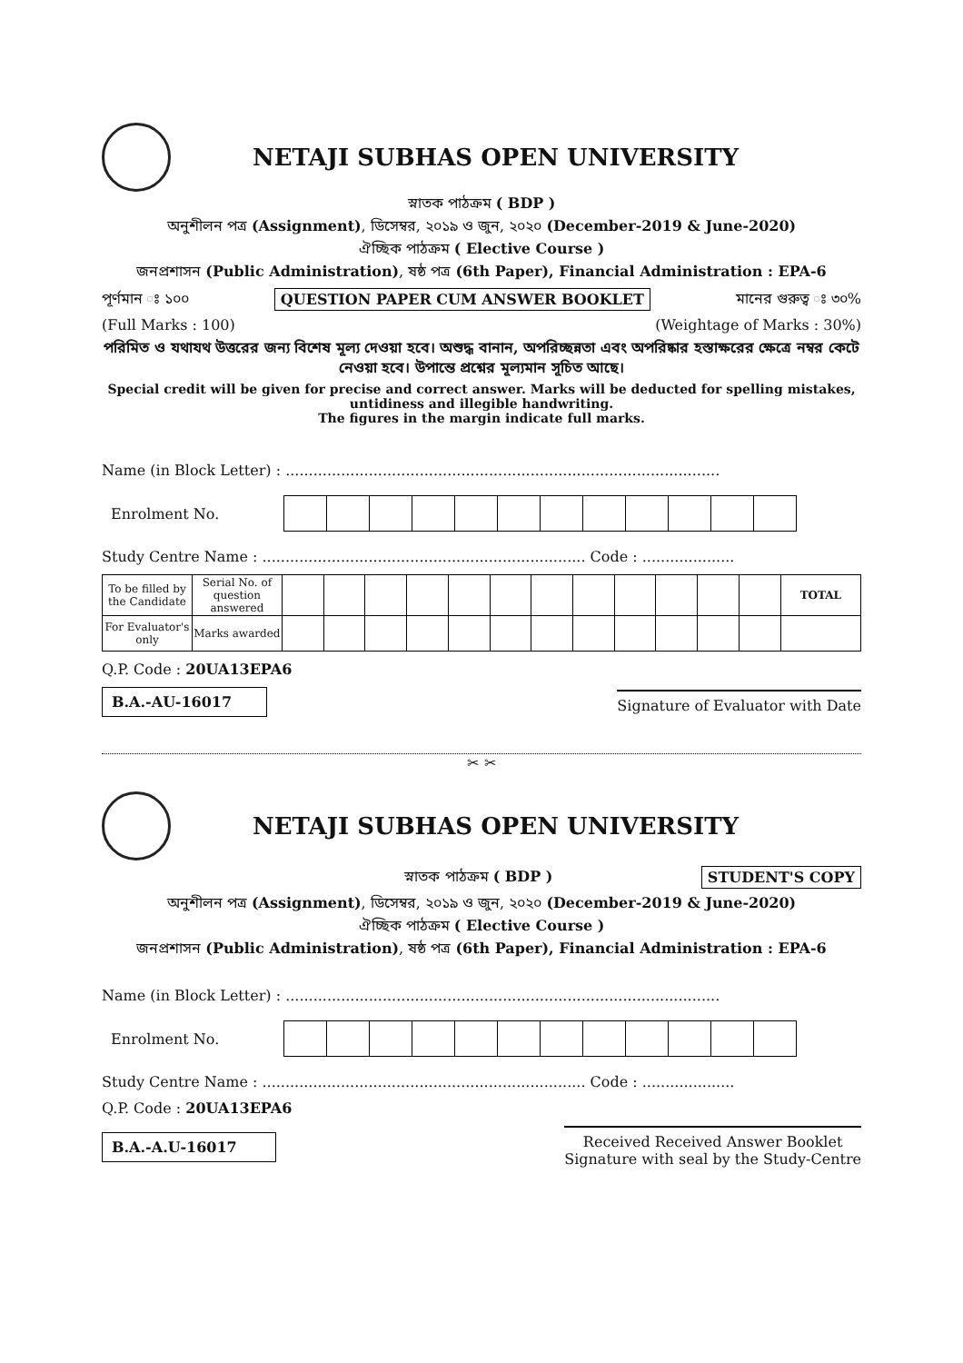NETAJI SUBHAS OPEN UNIVERSITY
স্নাতক পাঠক্রম ( BDP )
অনুশীলন পত্র (Assignment), ডিসেম্বর, ২০১৯ ও জুন, ২০২০ (December-2019 & June-2020)
ঐচ্ছিক পাঠক্রম ( Elective Course )
জনপ্রশাসন (Public Administration), ষষ্ঠ পত্র (6th Paper), Financial Administration : EPA-6
পূর্ণমান ঃ ১০০ QUESTION PAPER CUM ANSWER BOOKLET মানের গুরুত্ব ঃ ৩০%
(Full Marks : 100) (Weightage of Marks : 30%)
পরিমিত ও যথাযথ উত্তরের জন্য বিশেষ মূল্য দেওয়া হবে। অশুদ্ধ বানান, অপরিচ্ছন্নতা এবং অপরিষ্কার হস্তাক্ষরের ক্ষেত্রে নম্বর কেটে নেওয়া হবে। উপান্তে প্রশ্নের মূল্যমান সূচিত আছে।
Special credit will be given for precise and correct answer. Marks will be deducted for spelling mistakes, untidiness and illegible handwriting.
The figures in the margin indicate full marks.
Name (in Block Letter) : ..............................................................................................
Enrolment No.
Study Centre Name : ...................................................................... Code : ....................
| To be filled by the Candidate | Serial No. of question answered | | | | | | | | | | | | | TOTAL |
| For Evaluator's only | Marks awarded | | | | | | | | | | | | | |
Q.P. Code : 20UA13EPA6
B.A.-AU-16017 Signature of Evaluator with Date
✂ ✂
NETAJI SUBHAS OPEN UNIVERSITY
স্নাতক পাঠক্রম ( BDP ) STUDENT'S COPY
অনুশীলন পত্র (Assignment), ডিসেম্বর, ২০১৯ ও জুন, ২০২০ (December-2019 & June-2020)
ঐচ্ছিক পাঠক্রম ( Elective Course )
জনপ্রশাসন (Public Administration), ষষ্ঠ পত্র (6th Paper), Financial Administration : EPA-6
Name (in Block Letter) : ..............................................................................................
Enrolment No.
Study Centre Name : ...................................................................... Code : ....................
Q.P. Code : 20UA13EPA6
B.A.-A.U-16017 Received Received Answer Booklet
Signature with seal by the Study-Centre